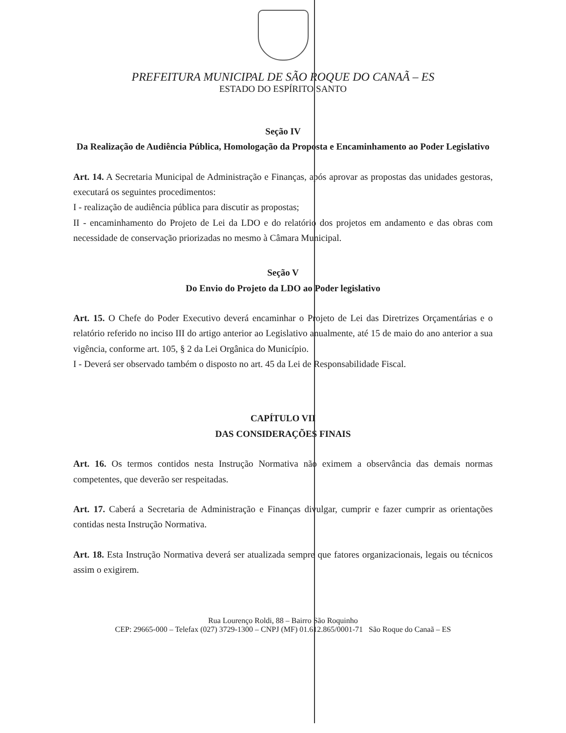PREFEITURA MUNICIPAL DE SÃO ROQUE DO CANAÃ – ES
ESTADO DO ESPÍRITO SANTO
Seção IV
Da Realização de Audiência Pública, Homologação da Proposta e Encaminhamento ao Poder Legislativo
Art. 14. A Secretaria Municipal de Administração e Finanças, após aprovar as propostas das unidades gestoras, executará os seguintes procedimentos:
I - realização de audiência pública para discutir as propostas;
II - encaminhamento do Projeto de Lei da LDO e do relatório dos projetos em andamento e das obras com necessidade de conservação priorizadas no mesmo à Câmara Municipal.
Seção V
Do Envio do Projeto da LDO ao Poder legislativo
Art. 15. O Chefe do Poder Executivo deverá encaminhar o Projeto de Lei das Diretrizes Orçamentárias e o relatório referido no inciso III do artigo anterior ao Legislativo anualmente, até 15 de maio do ano anterior a sua vigência, conforme art. 105, § 2 da Lei Orgânica do Município.
I - Deverá ser observado também o disposto no art. 45 da Lei de Responsabilidade Fiscal.
CAPÍTULO VII
DAS CONSIDERAÇÕES FINAIS
Art. 16. Os termos contidos nesta Instrução Normativa não eximem a observância das demais normas competentes, que deverão ser respeitadas.
Art. 17. Caberá a Secretaria de Administração e Finanças divulgar, cumprir e fazer cumprir as orientações contidas nesta Instrução Normativa.
Art. 18. Esta Instrução Normativa deverá ser atualizada sempre que fatores organizacionais, legais ou técnicos assim o exigirem.
Rua Lourenço Roldi, 88 – Bairro São Roquinho
CEP: 29665-000 – Telefax (027) 3729-1300 – CNPJ (MF) 01.612.865/0001-71 São Roque do Canaã – ES